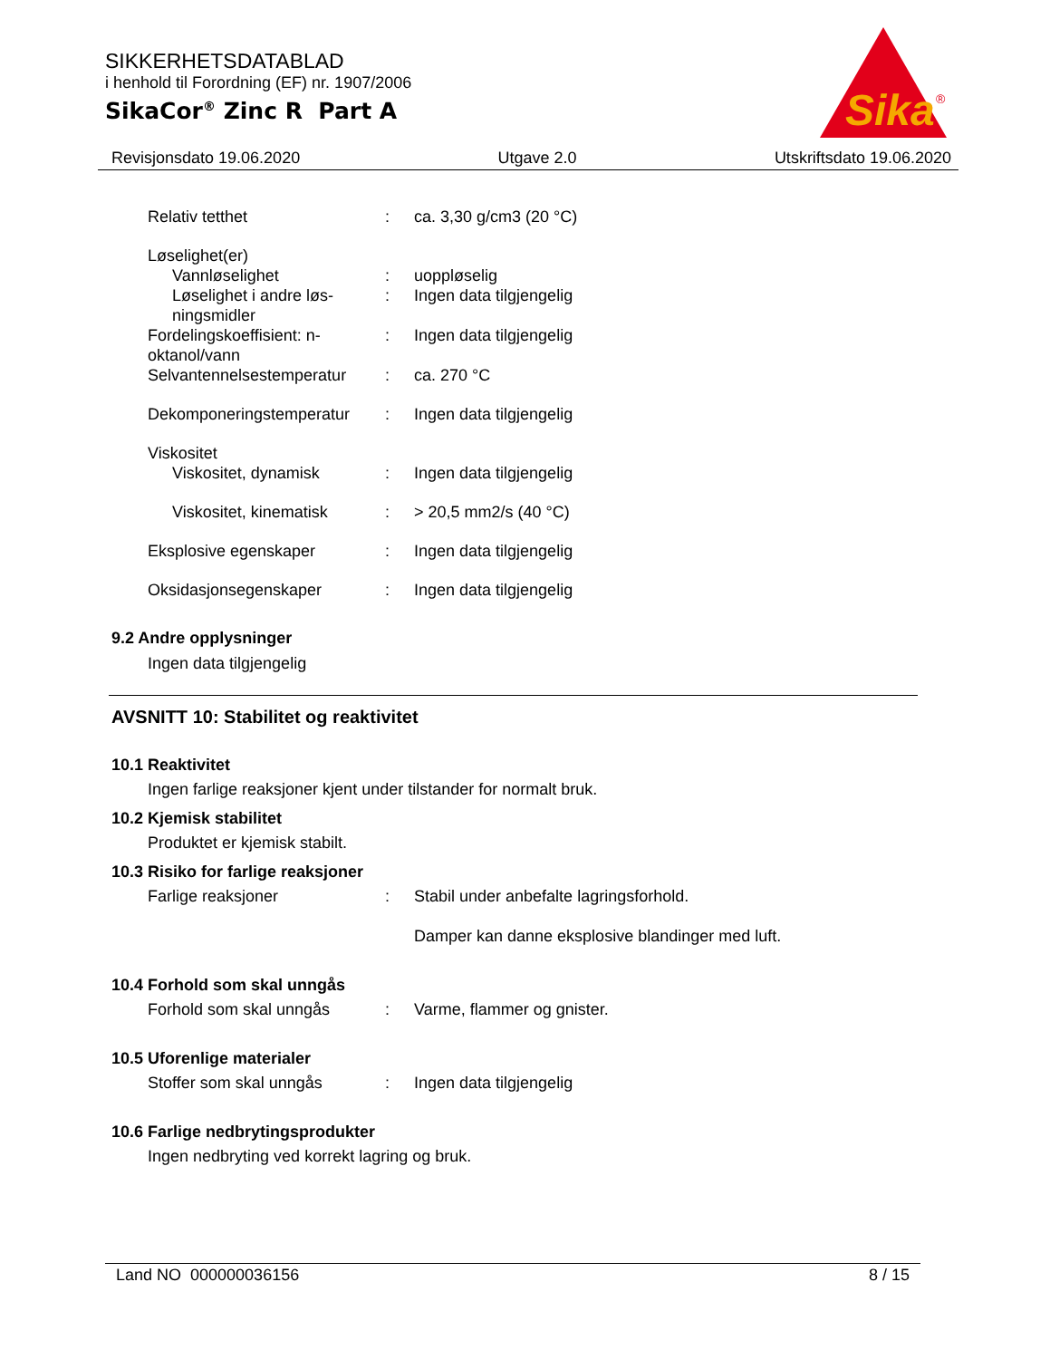SIKKERHETSDATABLAD
i henhold til Forordning (EF) nr. 1907/2006
SikaCor<sup>®</sup> Zinc R Part A
Sika
®
Revisjonsdato 19.06.2020 Utgave 2.0 Utskriftsdato 19.06.2020
Relativ tetthet : ca. 3,30 g/cm3 (20 °C)
Løselighet(er)
Vannløselighet : uoppløselig
Løselighet i andre løs-ningsmidler
: Ingen data tilgjengelig
Fordelingskoeffisient: n-oktanol/vann
: Ingen data tilgjengelig
Selvantennelsestemperatur
: ca. 270 °C
Dekomponeringstemperatur : Ingen data tilgjengelig
Viskositet
Viskositet, dynamisk : Ingen data tilgjengelig
Viskositet, kinematisk
: > 20,5 mm2/s (40 °C)
Eksplosive egenskaper : Ingen data tilgjengelig
Oksidasjonsegenskaper : Ingen data tilgjengelig
9.2 Andre opplysninger
Ingen data tilgjengelig
AVSNITT 10: Stabilitet og reaktivitet
10.1 Reaktivitet
Ingen farlige reaksjoner kjent under tilstander for normalt bruk.
10.2 Kjemisk stabilitet
Produktet er kjemisk stabilt.
10.3 Risiko for farlige reaksjoner
Farlige reaksjoner : Stabil under anbefalte lagringsforhold.
Damper kan danne eksplosive blandinger med luft.
10.4 Forhold som skal unngås
Forhold som skal unngås : Varme, flammer og gnister.
10.5 Uforenlige materialer
Stoffer som skal unngås : Ingen data tilgjengelig
10.6 Farlige nedbrytingsprodukter
Ingen nedbryting ved korrekt lagring og bruk.
Land NO 000000036156 8 / 15